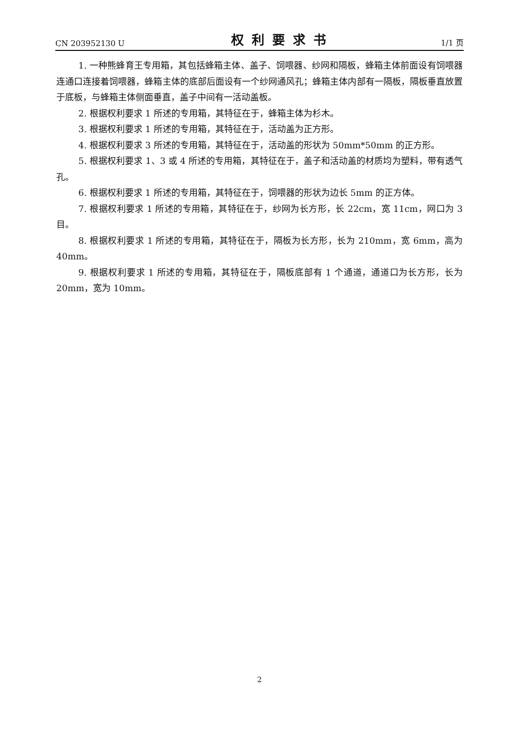CN 203952130 U 权利要求书 1/1 页
1. 一种熊蜂育王专用箱，其包括蜂箱主体、盖子、饲喂器、纱网和隔板，蜂箱主体前面设有饲喂器连通口连接着饲喂器，蜂箱主体的底部后面设有一个纱网通风孔；蜂箱主体内部有一隔板，隔板垂直放置于底板，与蜂箱主体侧面垂直，盖子中间有一活动盖板。
2. 根据权利要求 1 所述的专用箱，其特征在于，蜂箱主体为杉木。
3. 根据权利要求 1 所述的专用箱，其特征在于，活动盖为正方形。
4. 根据权利要求 3 所述的专用箱，其特征在于，活动盖的形状为 50mm*50mm 的正方形。
5. 根据权利要求 1、3 或 4 所述的专用箱，其特征在于，盖子和活动盖的材质均为塑料，带有透气孔。
6. 根据权利要求 1 所述的专用箱，其特征在于，饲喂器的形状为边长 5mm 的正方体。
7. 根据权利要求 1 所述的专用箱，其特征在于，纱网为长方形，长 22cm，宽 11cm，网口为 3 目。
8. 根据权利要求 1 所述的专用箱，其特征在于，隔板为长方形，长为 210mm，宽 6mm，高为 40mm。
9. 根据权利要求 1 所述的专用箱，其特征在于，隔板底部有 1 个通道，通道口为长方形，长为 20mm，宽为 10mm。
2